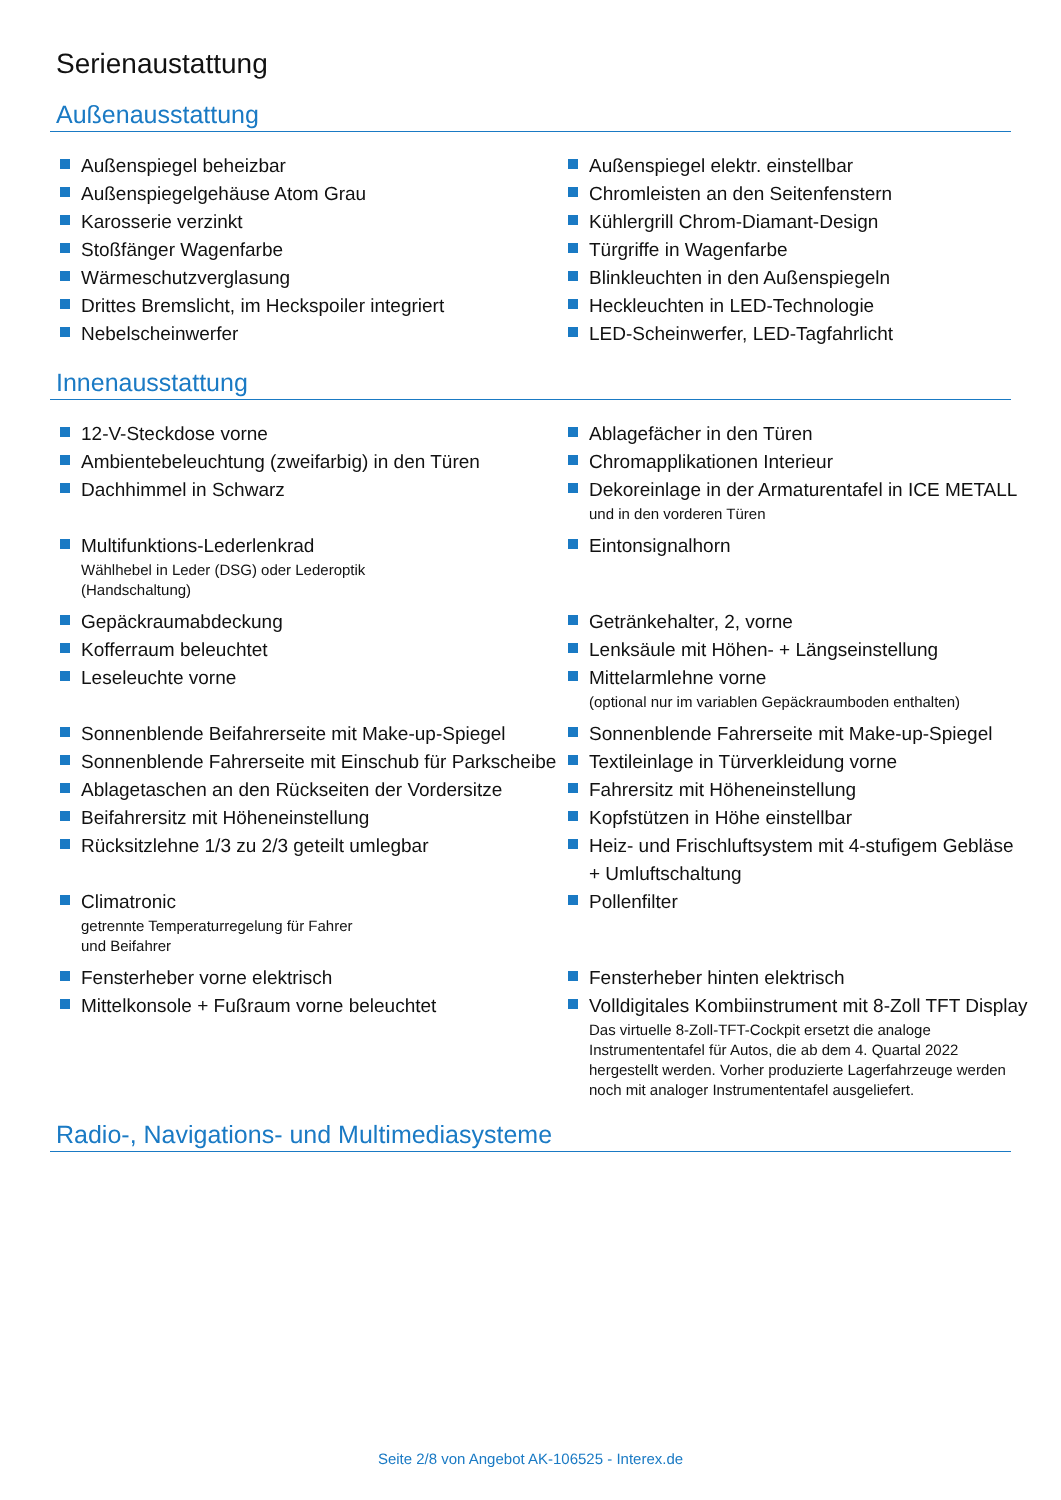Serienaustattung
Außenausstattung
Außenspiegel beheizbar
Außenspiegel elektr. einstellbar
Außenspiegelgehäuse Atom Grau
Chromleisten an den Seitenfenstern
Karosserie verzinkt
Kühlergrill Chrom-Diamant-Design
Stoßfänger Wagenfarbe
Türgriffe in Wagenfarbe
Wärmeschutzverglasung
Blinkleuchten in den Außenspiegeln
Drittes Bremslicht, im Heckspoiler integriert
Heckleuchten in LED-Technologie
Nebelscheinwerfer
LED-Scheinwerfer, LED-Tagfahrlicht
Innenausstattung
12-V-Steckdose vorne
Ablagefächer in den Türen
Ambientebeleuchtung (zweifarbig) in den Türen
Chromapplikationen Interieur
Dachhimmel in Schwarz
Dekoreinlage in der Armaturentafel in ICE METALL
und in den vorderen Türen
Multifunktions-Lederlenkrad
Wählhebel in Leder (DSG) oder Lederoptik
(Handschaltung)
Eintonsignalhorn
Gepäckraumabdeckung
Getränkehalter, 2, vorne
Kofferraum beleuchtet
Lenksäule mit Höhen- + Längseinstellung
Leseleuchte vorne
Mittelarmlehne vorne
(optional nur im variablen Gepäckraumboden enthalten)
Sonnenblende Beifahrerseite mit Make-up-Spiegel
Sonnenblende Fahrerseite mit Make-up-Spiegel
Sonnenblende Fahrerseite mit Einschub für Parkscheibe
Textileinlage in Türverkleidung vorne
Ablagetaschen an den Rückseiten der Vordersitze
Fahrersitz mit Höheneinstellung
Beifahrersitz mit Höheneinstellung
Kopfstützen in Höhe einstellbar
Rücksitzlehne 1/3 zu 2/3 geteilt umlegbar
Heiz- und Frischluftsystem mit 4-stufigem Gebläse + Umluftschaltung
Climatronic
getrennte Temperaturregelung für Fahrer
und Beifahrer
Pollenfilter
Fensterheber vorne elektrisch
Fensterheber hinten elektrisch
Mittelkonsole + Fußraum vorne beleuchtet
Volldigitales Kombiinstrument mit 8-Zoll TFT Display
Das virtuelle 8-Zoll-TFT-Cockpit ersetzt die analoge Instrumententafel für Autos, die ab dem 4. Quartal 2022 hergestellt werden. Vorher produzierte Lagerfahrzeuge werden noch mit analoger Instrumententafel ausgeliefert.
Radio-, Navigations- und Multimediasysteme
Seite 2/8 von Angebot AK-106525 - Interex.de